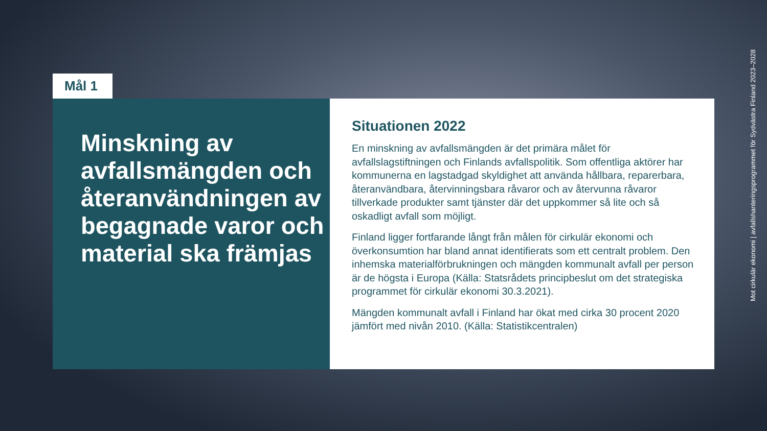Mål 1
Minskning av avfallsmängden och återanvändningen av begagnade varor och material ska främjas
Situationen 2022
En minskning av avfallsmängden är det primära målet för avfallslagstiftningen och Finlands avfallspolitik. Som offentliga aktörer har kommunerna en lagstadgad skyldighet att använda hållbara, reparerbara, återanvändbara, återvinningsbara råvaror och av återvunna råvaror tillverkade produkter samt tjänster där det uppkommer så lite och så oskadligt avfall som möjligt.
Finland ligger fortfarande långt från målen för cirkulär ekonomi och överkonsumtion har bland annat identifierats som ett centralt problem. Den inhemska materialförbrukningen och mängden kommunalt avfall per person är de högsta i Europa (Källa: Statsrådets principbeslut om det strategiska programmet för cirkulär ekonomi 30.3.2021).
Mängden kommunalt avfall i Finland har ökat med cirka 30 procent 2020 jämfört med nivån 2010. (Källa: Statistikcentralen)
Mot cirkulär ekonomi | avfallshanteringsprogrammet för Sydvästra Finland 2023–2028